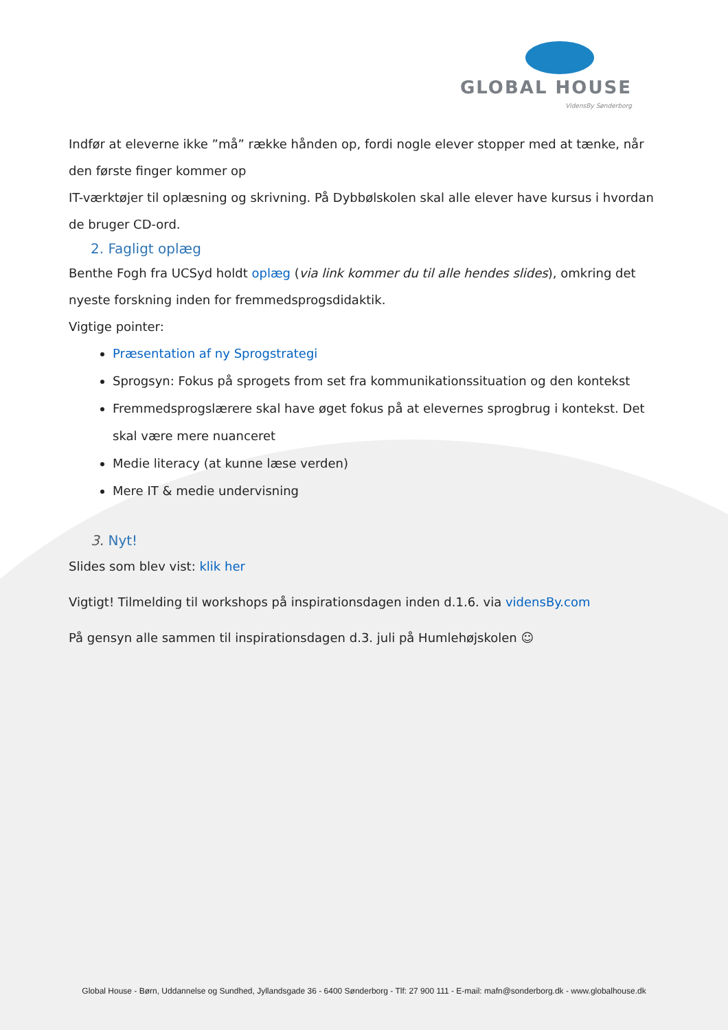GLOBAL HOUSE
VidensBy Sønderborg
Indfør at eleverne ikke ”må” række hånden op, fordi nogle elever stopper med at tænke, når den første finger kommer op
IT-værktøjer til oplæsning og skrivning. På Dybbølskolen skal alle elever have kursus i hvordan de bruger CD-ord.
2. Fagligt oplæg
Benthe Fogh fra UCSyd holdt oplæg (via link kommer du til alle hendes slides), omkring det nyeste forskning inden for fremmedsprogsdidaktik.
Vigtige pointer:
Præsentation af ny Sprogstrategi
Sprogsyn: Fokus på sprogets from set fra kommunikationssituation og den kontekst
Fremmedsprogslærere skal have øget fokus på at elevernes sprogbrug i kontekst. Det skal være mere nuanceret
Medie literacy (at kunne læse verden)
Mere IT & medie undervisning
3. Nyt!
Slides som blev vist: klik her
Vigtigt! Tilmelding til workshops på inspirationsdagen inden d.1.6. via vidensBy.com
På gensyn alle sammen til inspirationsdagen d.3. juli på Humlehøjskolen ☺
Global House - Børn, Uddannelse og Sundhed, Jyllandsgade 36 - 6400 Sønderborg - Tlf: 27 900 111 - E-mail: mafn@sonderborg.dk - www.globalhouse.dk